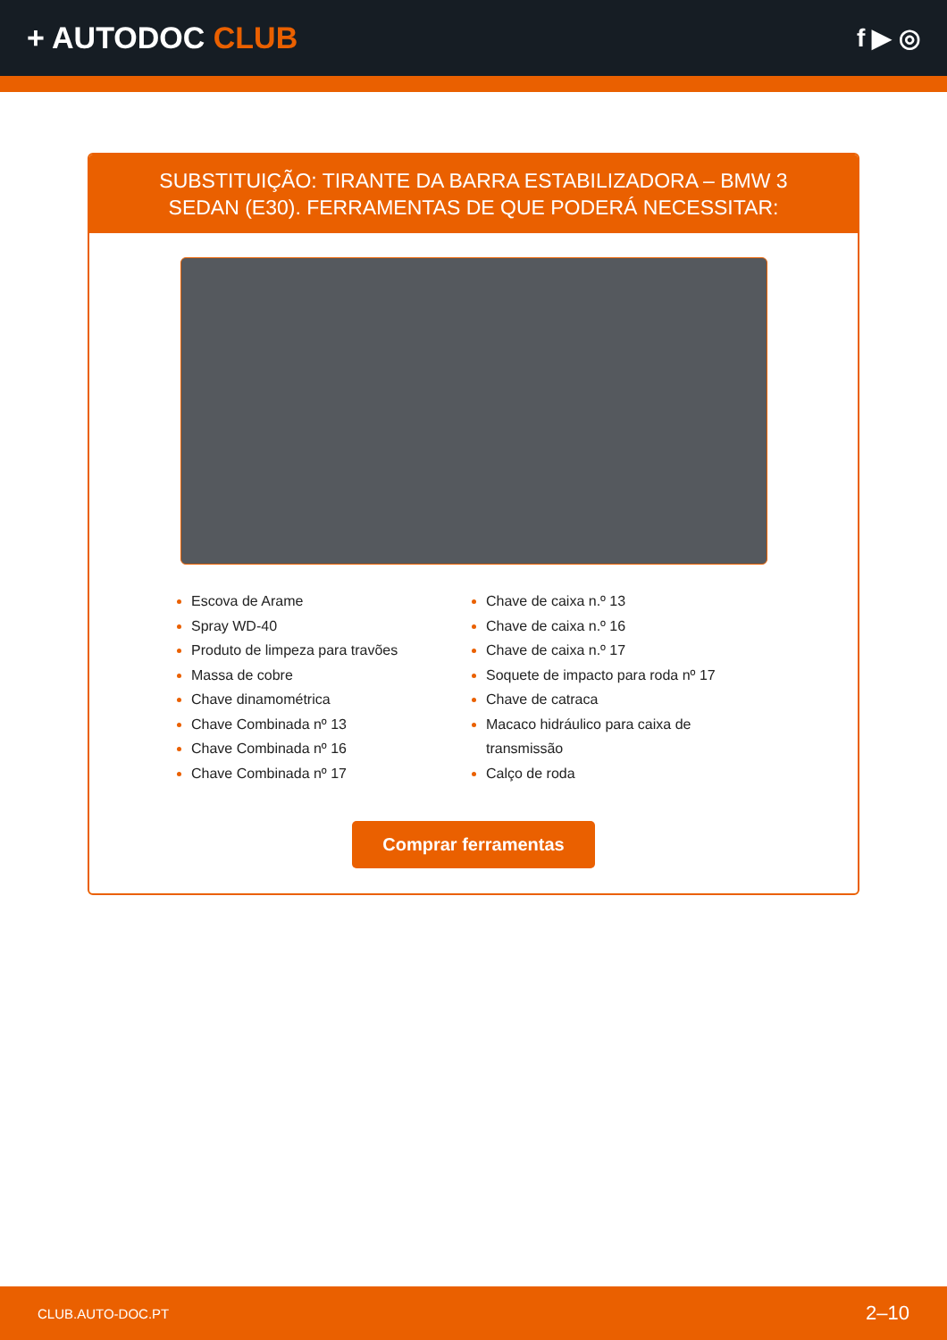+ AUTODOC CLUB
f ▶ ◎
SUBSTITUIÇÃO: TIRANTE DA BARRA ESTABILIZADORA – BMW 3 SEDAN (E30). FERRAMENTAS DE QUE PODERÁ NECESSITAR:
Escova de Arame
Spray WD-40
Produto de limpeza para travões
Massa de cobre
Chave dinamométrica
Chave Combinada nº 13
Chave Combinada nº 16
Chave Combinada nº 17
Chave de caixa n.º 13
Chave de caixa n.º 16
Chave de caixa n.º 17
Soquete de impacto para roda nº 17
Chave de catraca
Macaco hidráulico para caixa de transmissão
Calço de roda
Comprar ferramentas
CLUB.AUTO-DOC.PT 2–10